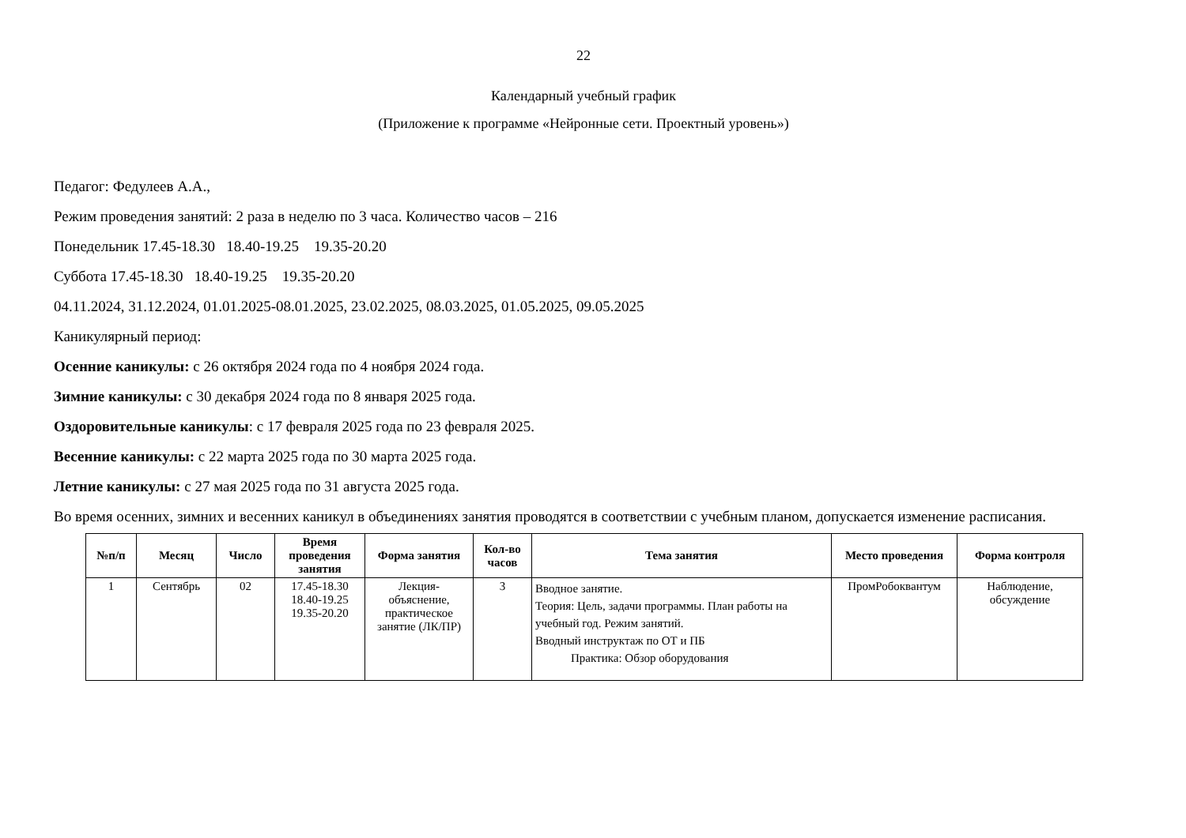22
Календарный учебный график
(Приложение к программе «Нейронные сети. Проектный уровень»)
Педагог: Федулеев А.А.,
Режим проведения занятий: 2 раза в неделю по 3 часа. Количество часов – 216
Понедельник 17.45-18.30 18.40-19.25 19.35-20.20
Суббота 17.45-18.30 18.40-19.25 19.35-20.20
04.11.2024, 31.12.2024, 01.01.2025-08.01.2025, 23.02.2025, 08.03.2025, 01.05.2025, 09.05.2025
Каникулярный период:
Осенние каникулы: с 26 октября 2024 года по 4 ноября 2024 года.
Зимние каникулы: с 30 декабря 2024 года по 8 января 2025 года.
Оздоровительные каникулы: с 17 февраля 2025 года по 23 февраля 2025.
Весенние каникулы: с 22 марта 2025 года по 30 марта 2025 года.
Летние каникулы: с 27 мая 2025 года по 31 августа 2025 года.
Во время осенних, зимних и весенних каникул в объединениях занятия проводятся в соответствии с учебным планом, допускается изменение расписания.
| №п/п | Месяц | Число | Время проведения занятия | Форма занятия | Кол-во часов | Тема занятия | Место проведения | Форма контроля |
| --- | --- | --- | --- | --- | --- | --- | --- | --- |
| 1 | Сентябрь | 02 | 17.45-18.30 18.40-19.25 19.35-20.20 | Лекция-объяснение, практическое занятие (ЛК/ПР) | 3 | Вводное занятие. Теория: Цель, задачи программы. План работы на учебный год. Режим занятий. Вводный инструктаж по ОТ и ПБ Практика: Обзор оборудования | ПромРобоквантум | Наблюдение, обсуждение |